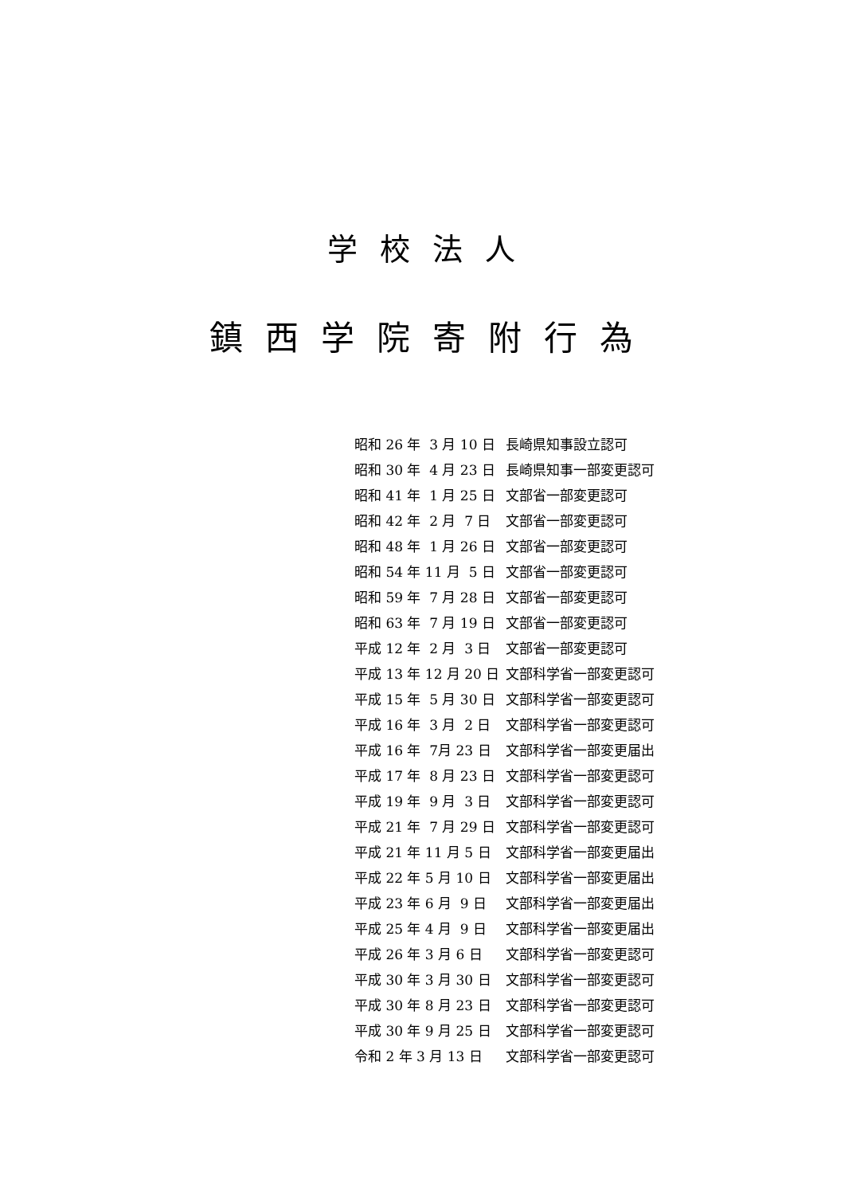学校法人
鎮西学院寄附行為
昭和 26 年 3 月 10 日 長崎県知事設立認可
昭和 30 年 4 月 23 日 長崎県知事一部変更認可
昭和 41 年 1 月 25 日 文部省一部変更認可
昭和 42 年 2 月 7 日 文部省一部変更認可
昭和 48 年 1 月 26 日 文部省一部変更認可
昭和 54 年 11 月 5 日 文部省一部変更認可
昭和 59 年 7 月 28 日 文部省一部変更認可
昭和 63 年 7 月 19 日 文部省一部変更認可
平成 12 年 2 月 3 日 文部省一部変更認可
平成 13 年 12 月 20 日 文部科学省一部変更認可
平成 15 年 5 月 30 日 文部科学省一部変更認可
平成 16 年 3 月 2 日 文部科学省一部変更認可
平成 16 年 7月 23 日 文部科学省一部変更届出
平成 17 年 8 月 23 日 文部科学省一部変更認可
平成 19 年 9 月 3 日 文部科学省一部変更認可
平成 21 年 7 月 29 日 文部科学省一部変更認可
平成 21 年 11 月 5 日 文部科学省一部変更届出
平成 22 年 5 月 10 日 文部科学省一部変更届出
平成 23 年 6 月 9 日 文部科学省一部変更届出
平成 25 年 4 月 9 日 文部科学省一部変更届出
平成 26 年 3 月 6 日 文部科学省一部変更認可
平成 30 年 3 月 30 日 文部科学省一部変更認可
平成 30 年 8 月 23 日 文部科学省一部変更認可
平成 30 年 9 月 25 日 文部科学省一部変更認可
令和 2 年 3 月 13 日 文部科学省一部変更認可